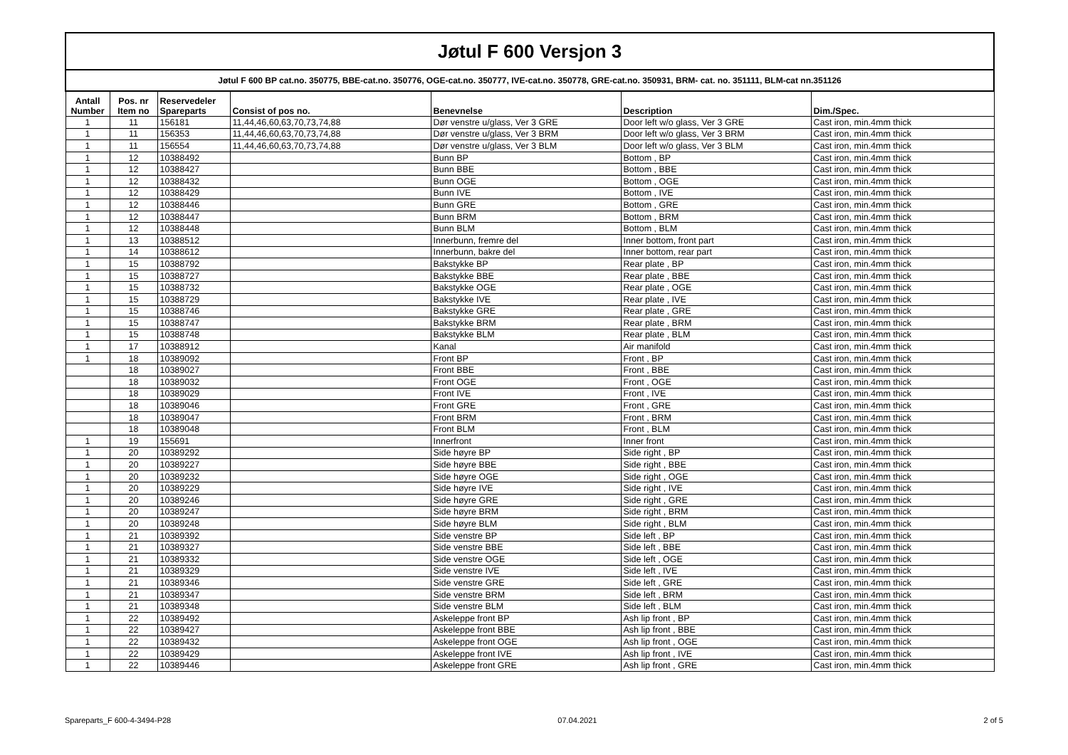| Jøtul F 600 Versjon 3 | | | | | | |
| Jøtul F 600 BP cat.no. 350775, BBE-cat.no. 350776, OGE-cat.no. 350777, IVE-cat.no. 350778, GRE-cat.no. 350931, BRM- cat. no. 351111, BLM-cat nn.351126 | | | | | | |
| Antall Number | Pos. nr Item no | Reservedeler Spareparts | Consist of pos no. | Benevnelse | Description | Dim./Spec. |
| 1 | 11 | 156181 | 11,44,46,60,63,70,73,74,88 | Dør venstre u/glass, Ver 3 GRE | Door left w/o glass, Ver 3 GRE | Cast iron, min.4mm thick |
| 1 | 11 | 156353 | 11,44,46,60,63,70,73,74,88 | Dør venstre u/glass, Ver 3 BRM | Door left w/o glass, Ver 3 BRM | Cast iron, min.4mm thick |
| 1 | 11 | 156554 | 11,44,46,60,63,70,73,74,88 | Dør venstre u/glass, Ver 3 BLM | Door left w/o glass, Ver 3 BLM | Cast iron, min.4mm thick |
| 1 | 12 | 10388492 | | Bunn BP | Bottom , BP | Cast iron, min.4mm thick |
| 1 | 12 | 10388427 | | Bunn BBE | Bottom , BBE | Cast iron, min.4mm thick |
| 1 | 12 | 10388432 | | Bunn OGE | Bottom , OGE | Cast iron, min.4mm thick |
| 1 | 12 | 10388429 | | Bunn IVE | Bottom , IVE | Cast iron, min.4mm thick |
| 1 | 12 | 10388446 | | Bunn GRE | Bottom , GRE | Cast iron, min.4mm thick |
| 1 | 12 | 10388447 | | Bunn BRM | Bottom , BRM | Cast iron, min.4mm thick |
| 1 | 12 | 10388448 | | Bunn BLM | Bottom , BLM | Cast iron, min.4mm thick |
| 1 | 13 | 10388512 | | Innerbunn, fremre del | Inner bottom, front part | Cast iron, min.4mm thick |
| 1 | 14 | 10388612 | | Innerbunn, bakre del | Inner bottom, rear part | Cast iron, min.4mm thick |
| 1 | 15 | 10388792 | | Bakstykke BP | Rear plate , BP | Cast iron, min.4mm thick |
| 1 | 15 | 10388727 | | Bakstykke BBE | Rear plate , BBE | Cast iron, min.4mm thick |
| 1 | 15 | 10388732 | | Bakstykke OGE | Rear plate , OGE | Cast iron, min.4mm thick |
| 1 | 15 | 10388729 | | Bakstykke IVE | Rear plate , IVE | Cast iron, min.4mm thick |
| 1 | 15 | 10388746 | | Bakstykke GRE | Rear plate , GRE | Cast iron, min.4mm thick |
| 1 | 15 | 10388747 | | Bakstykke BRM | Rear plate , BRM | Cast iron, min.4mm thick |
| 1 | 15 | 10388748 | | Bakstykke BLM | Rear plate , BLM | Cast iron, min.4mm thick |
| 1 | 17 | 10388912 | | Kanal | Air manifold | Cast iron, min.4mm thick |
| 1 | 18 | 10389092 | | Front BP | Front , BP | Cast iron, min.4mm thick |
| | 18 | 10389027 | | Front BBE | Front , BBE | Cast iron, min.4mm thick |
| | 18 | 10389032 | | Front OGE | Front , OGE | Cast iron, min.4mm thick |
| | 18 | 10389029 | | Front IVE | Front , IVE | Cast iron, min.4mm thick |
| | 18 | 10389046 | | Front GRE | Front , GRE | Cast iron, min.4mm thick |
| | 18 | 10389047 | | Front BRM | Front , BRM | Cast iron, min.4mm thick |
| | 18 | 10389048 | | Front BLM | Front , BLM | Cast iron, min.4mm thick |
| 1 | 19 | 155691 | | Innerfront | Inner front | Cast iron, min.4mm thick |
| 1 | 20 | 10389292 | | Side høyre BP | Side right , BP | Cast iron, min.4mm thick |
| 1 | 20 | 10389227 | | Side høyre BBE | Side right , BBE | Cast iron, min.4mm thick |
| 1 | 20 | 10389232 | | Side høyre OGE | Side right , OGE | Cast iron, min.4mm thick |
| 1 | 20 | 10389229 | | Side høyre IVE | Side right , IVE | Cast iron, min.4mm thick |
| 1 | 20 | 10389246 | | Side høyre GRE | Side right , GRE | Cast iron, min.4mm thick |
| 1 | 20 | 10389247 | | Side høyre BRM | Side right , BRM | Cast iron, min.4mm thick |
| 1 | 20 | 10389248 | | Side høyre BLM | Side right , BLM | Cast iron, min.4mm thick |
| 1 | 21 | 10389392 | | Side venstre BP | Side left , BP | Cast iron, min.4mm thick |
| 1 | 21 | 10389327 | | Side venstre BBE | Side left , BBE | Cast iron, min.4mm thick |
| 1 | 21 | 10389332 | | Side venstre OGE | Side left , OGE | Cast iron, min.4mm thick |
| 1 | 21 | 10389329 | | Side venstre IVE | Side left , IVE | Cast iron, min.4mm thick |
| 1 | 21 | 10389346 | | Side venstre GRE | Side left , GRE | Cast iron, min.4mm thick |
| 1 | 21 | 10389347 | | Side venstre BRM | Side left , BRM | Cast iron, min.4mm thick |
| 1 | 21 | 10389348 | | Side venstre BLM | Side left , BLM | Cast iron, min.4mm thick |
| 1 | 22 | 10389492 | | Askeleppe front BP | Ash lip front , BP | Cast iron, min.4mm thick |
| 1 | 22 | 10389427 | | Askeleppe front BBE | Ash lip front , BBE | Cast iron, min.4mm thick |
| 1 | 22 | 10389432 | | Askeleppe front OGE | Ash lip front , OGE | Cast iron, min.4mm thick |
| 1 | 22 | 10389429 | | Askeleppe front IVE | Ash lip front , IVE | Cast iron, min.4mm thick |
| 1 | 22 | 10389446 | | Askeleppe front GRE | Ash lip front , GRE | Cast iron, min.4mm thick |
Spareparts_F 600-4-3494-P28 07.04.2021 2 of 5